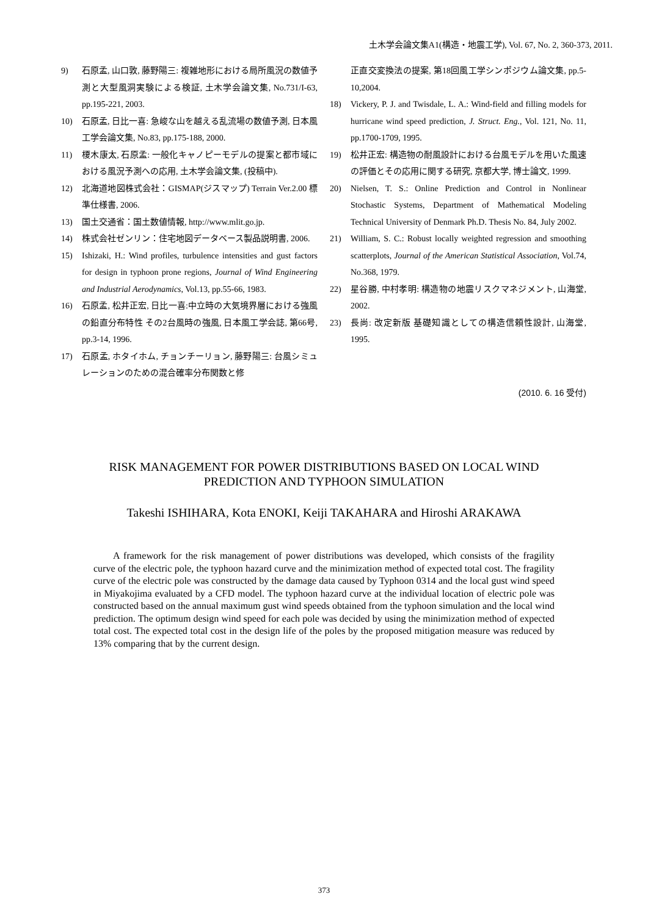土木学会論文集A1(構造・地震工学), Vol. 67, No. 2, 360-373, 2011.
9) 石原孟, 山口敦, 藤野陽三: 複雑地形における局所風況の数値予測と大型風洞実験による検証, 土木学会論文集, No.731/I-63, pp.195-221, 2003.
10) 石原孟, 日比一喜: 急峻な山を越える乱流場の数値予測, 日本風工学会論文集, No.83, pp.175-188, 2000.
11) 榎木康太, 石原孟: 一般化キャノピーモデルの提案と都市域における風況予測への応用, 土木学会論文集, (投稿中).
12) 北海道地図株式会社：GISMAP(ジスマップ) Terrain Ver.2.00 標準仕様書, 2006.
13) 国土交通省：国土数値情報, http://www.mlit.go.jp.
14) 株式会社ゼンリン：住宅地図データベース製品説明書, 2006.
15) Ishizaki, H.: Wind profiles, turbulence intensities and gust factors for design in typhoon prone regions, Journal of Wind Engineering and Industrial Aerodynamics, Vol.13, pp.55-66, 1983.
16) 石原孟, 松井正宏, 日比一喜:中立時の大気境界層における強風の鉛直分布特性 その2台風時の強風, 日本風工学会誌, 第66号, pp.3-14, 1996.
17) 石原孟, ホタイホム, チョンチーリョン, 藤野陽三: 台風シミュレーションのための混合確率分布関数と修
正直交変換法の提案, 第18回風工学シンポジウム論文集, pp.5-10,2004.
18) Vickery, P. J. and Twisdale, L. A.: Wind-field and filling models for hurricane wind speed prediction, J. Struct. Eng., Vol. 121, No. 11, pp.1700-1709, 1995.
19) 松井正宏: 構造物の耐風設計における台風モデルを用いた風速の評価とその応用に関する研究, 京都大学, 博士論文, 1999.
20) Nielsen, T. S.: Online Prediction and Control in Nonlinear Stochastic Systems, Department of Mathematical Modeling Technical University of Denmark Ph.D. Thesis No. 84, July 2002.
21) William, S. C.: Robust locally weighted regression and smoothing scatterplots, Journal of the American Statistical Association, Vol.74, No.368, 1979.
22) 星谷勝, 中村孝明: 構造物の地震リスクマネジメント, 山海堂, 2002.
23) 長尚: 改定新版 基礎知識としての構造信頼性設計, 山海堂, 1995.
(2010. 6. 16 受付)
RISK MANAGEMENT FOR POWER DISTRIBUTIONS BASED ON LOCAL WIND
PREDICTION AND TYPHOON SIMULATION
Takeshi ISHIHARA, Kota ENOKI, Keiji TAKAHARA and Hiroshi ARAKAWA
A framework for the risk management of power distributions was developed, which consists of the fragility curve of the electric pole, the typhoon hazard curve and the minimization method of expected total cost. The fragility curve of the electric pole was constructed by the damage data caused by Typhoon 0314 and the local gust wind speed in Miyakojima evaluated by a CFD model. The typhoon hazard curve at the individual location of electric pole was constructed based on the annual maximum gust wind speeds obtained from the typhoon simulation and the local wind prediction. The optimum design wind speed for each pole was decided by using the minimization method of expected total cost. The expected total cost in the design life of the poles by the proposed mitigation measure was reduced by 13% comparing that by the current design.
373